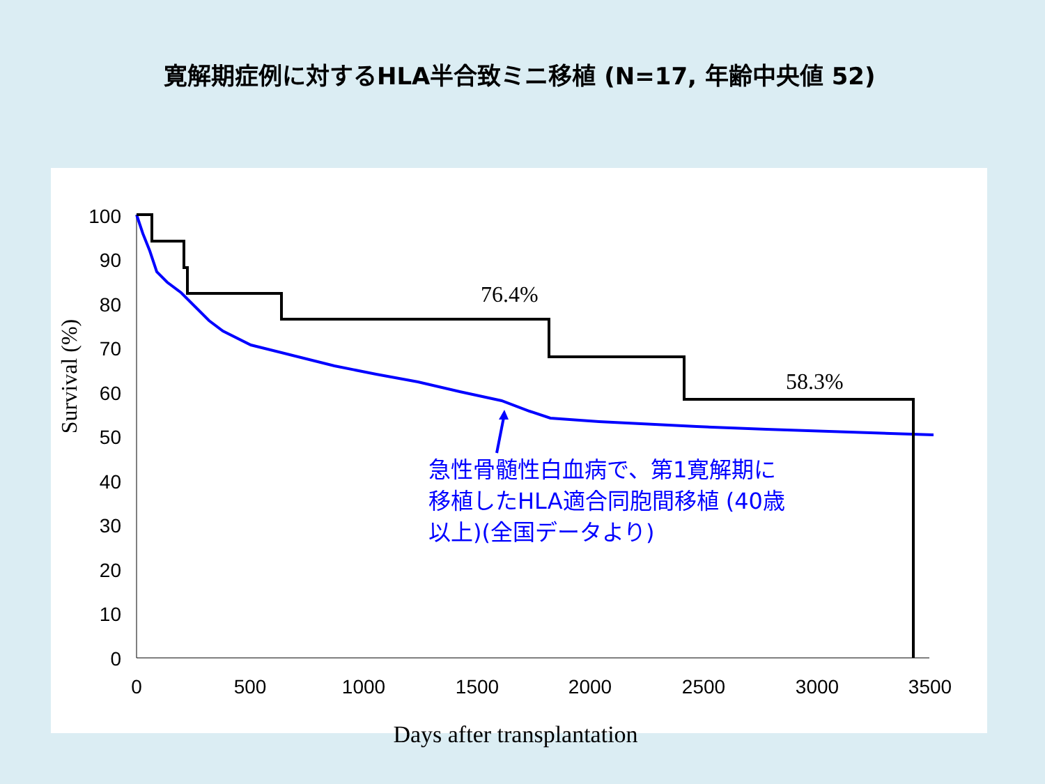寛解期症例に対するHLA半合致ミニ移植 (N=17, 年齢中央値 52)
100
90
80
70
60
50
40
30
20
10
0
0
500
1000
1500
2000
2500
3000
3500
Survival (%)
76.4%
58.3%
急性骨髄性白血病で、第1寛解期に
移植したHLA適合同胞間移植 (40歳
以上)(全国データより)
Days after transplantation